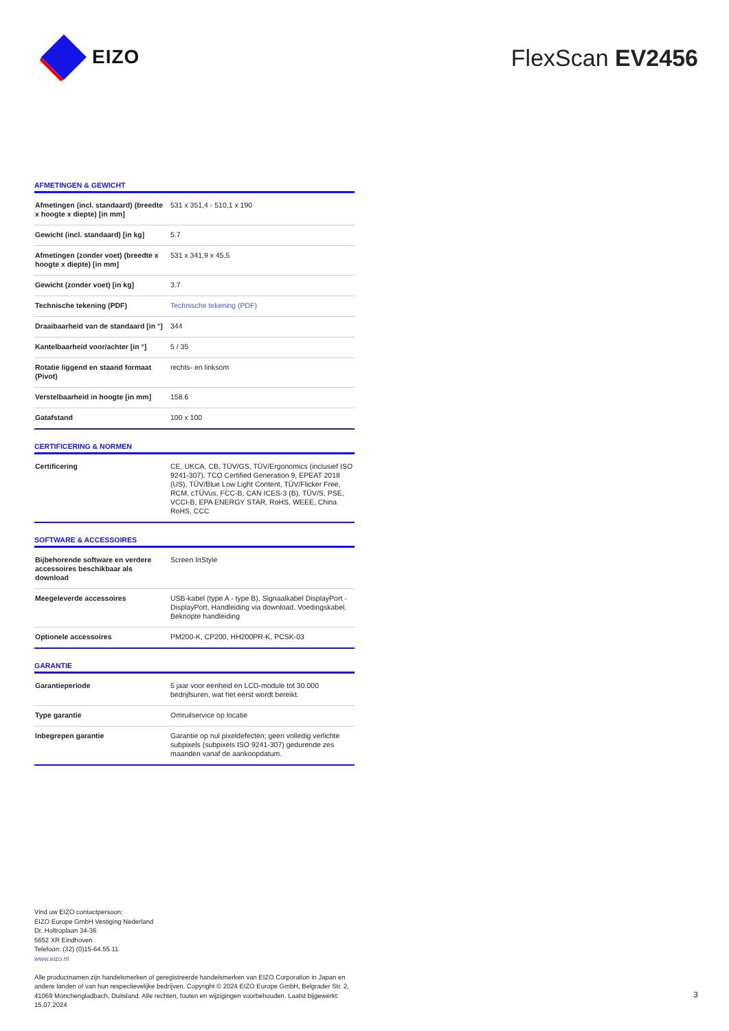EIZO
FlexScan EV2456
AFMETINGEN & GEWICHT
| Afmetingen (incl. standaard) (breedte x hoogte x diepte) [in mm] | 531 x 351,4 - 510,1 x 190 |
| Gewicht (incl. standaard) [in kg] | 5.7 |
| Afmetingen (zonder voet) (breedte x hoogte x diepte) [in mm] | 531 x 341,9 x 45,5 |
| Gewicht (zonder voet) [in kg] | 3.7 |
| Technische tekening (PDF) | Technische tekening (PDF) |
| Draaibaarheid van de standaard [in °] | 344 |
| Kantelbaarheid voor/achter [in °] | 5 / 35 |
| Rotatie liggend en staand formaat (Pivot) | rechts- en linksom |
| Verstelbaarheid in hoogte [in mm] | 158.6 |
| Gatafstand | 100 x 100 |
CERTIFICERING & NORMEN
| Certificering | CE, UKCA, CB, TÜV/GS, TÜV/Ergonomics (inclusief ISO 9241-307), TCO Certified Generation 9, EPEAT 2018 (US), TÜV/Blue Low Light Content, TÜV/Flicker Free, RCM, cTÜVus, FCC-B, CAN ICES-3 (B), TÜV/S, PSE, VCCI-B, EPA ENERGY STAR, RoHS, WEEE, China RoHS, CCC |
SOFTWARE & ACCESSOIRES
| Bijbehorende software en verdere accessoires beschikbaar als download | Screen InStyle |
| Meegeleverde accessoires | USB-kabel (type A - type B), Signaalkabel DisplayPort - DisplayPort, Handleiding via download, Voedingskabel, Beknopte handleiding |
| Optionele accessoires | PM200-K, CP200, HH200PR-K, PCSK-03 |
GARANTIE
| Garantieperiode | 5 jaar voor eenheid en LCD-module tot 30.000 bedrijfsuren, wat het eerst wordt bereikt. |
| Type garantie | Omruilservice op locatie |
| Inbegrepen garantie | Garantie op nul pixeldefecten; geen volledig verlichte subpixels (subpixels ISO 9241-307) gedurende zes maanden vanaf de aankoopdatum. |
Vind uw EIZO contactpersoon:
EIZO Europe GmbH Vestiging Nederland
Dr. Holtroplaan 34-36
5652 XR Eindhoven
Telefoon: (32) (0)15-64.55.11
www.eizo.nl
Alle productnamen zijn handelsmerken of geregistreerde handelsmerken van EIZO Corporation in Japan en andere landen of van hun respectievelijke bedrijven. Copyright © 2024 EIZO Europe GmbH, Belgrader Str. 2, 41069 Mönchengladbach, Duitsland. Alle rechten, fouten en wijzigingen voorbehouden. Laatst bijgewerkt: 15.07.2024
3